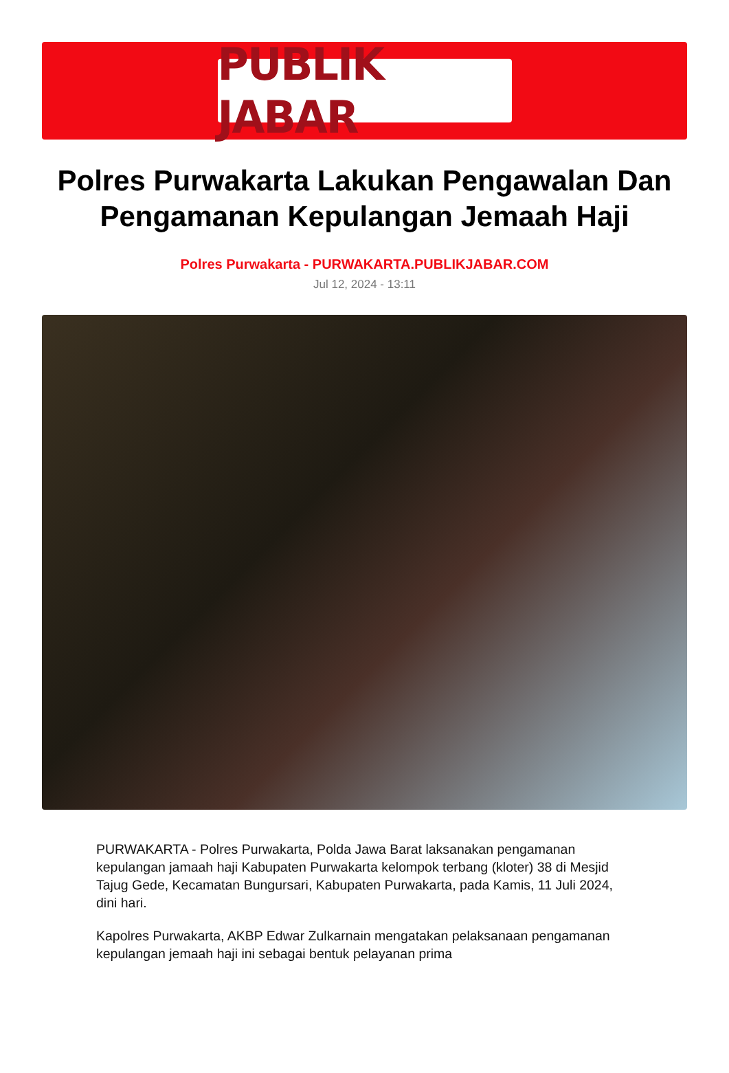PUBLIK JABAR
Polres Purwakarta Lakukan Pengawalan Dan Pengamanan Kepulangan Jemaah Haji
Polres Purwakarta - PURWAKARTA.PUBLIKJABAR.COM
Jul 12, 2024 - 13:11
PURWAKARTA - Polres Purwakarta, Polda Jawa Barat laksanakan pengamanan kepulangan jamaah haji Kabupaten Purwakarta kelompok terbang (kloter) 38 di Mesjid Tajug Gede, Kecamatan Bungursari, Kabupaten Purwakarta, pada Kamis, 11 Juli 2024, dini hari.
Kapolres Purwakarta, AKBP Edwar Zulkarnain mengatakan pelaksanaan pengamanan kepulangan jemaah haji ini sebagai bentuk pelayanan prima